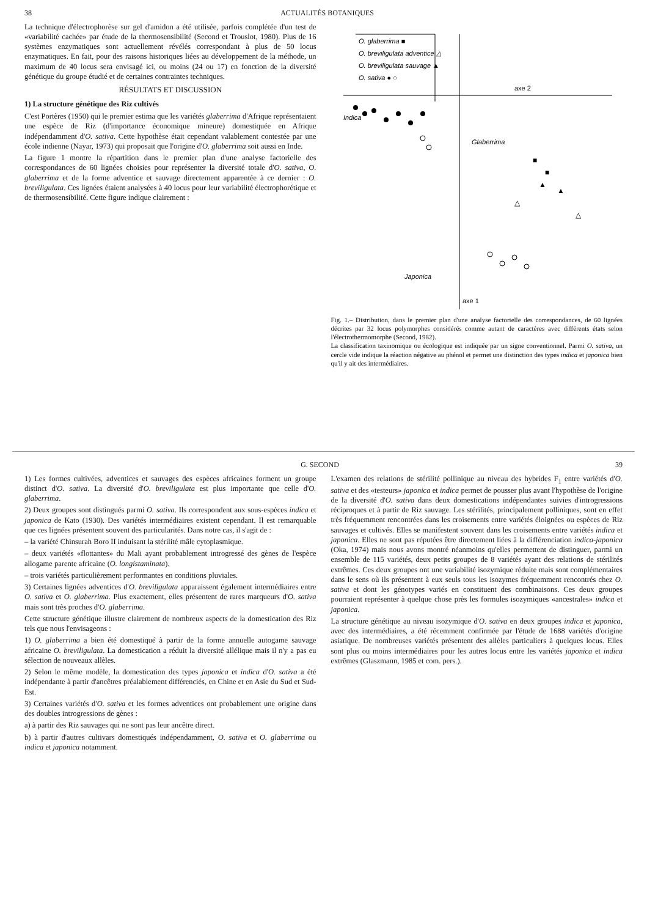38 ACTUALITÉS BOTANIQUES
La technique d'électrophorèse sur gel d'amidon a été utilisée, parfois complétée d'un test de «variabilité cachée» par étude de la thermosensibilité (Second et Trouslot, 1980). Plus de 16 systèmes enzymatiques sont actuellement révélés correspondant à plus de 50 locus enzymatiques. En fait, pour des raisons historiques liées au développement de la méthode, un maximum de 40 locus sera envisagé ici, ou moins (24 ou 17) en fonction de la diversité génétique du groupe étudié et de certaines contraintes techniques.
RÉSULTATS ET DISCUSSION
1) La structure génétique des Riz cultivés
C'est Portères (1950) qui le premier estima que les variétés glaberrima d'Afrique représentaient une espèce de Riz (d'importance économique mineure) domestiquée en Afrique indépendamment d'O. sativa. Cette hypothèse était cependant valablement contestée par une école indienne (Nayar, 1973) qui proposait que l'origine d'O. glaberrima soit aussi en Inde.
La figure 1 montre la répartition dans le premier plan d'une analyse factorielle des correspondances de 60 lignées choisies pour représenter la diversité totale d'O. sativa, O. glaberrima et de la forme adventice et sauvage directement apparentée à ce dernier : O. breviligulata. Ces lignées étaient analysées à 40 locus pour leur variabilité électrophorétique et de thermosensibilité. Cette figure indique clairement :
O. glaberrima ■
O. breviligulata adventice △
O. breviligulata sauvage ▲
O. sativa ● ○
axe 2
axe 1
Indica
Glaberrima
Japonica
■
■
▲
▲
△
△
Fig. 1.– Distribution, dans le premier plan d'une analyse factorielle des correspondances, de 60 lignées décrites par 32 locus polymorphes considérés comme autant de caractères avec différents états selon l'électrothermomorphe (Second, 1982).
La classification taxinomique ou écologique est indiquée par un signe conventionnel. Parmi O. sativa, un cercle vide indique la réaction négative au phénol et permet une distinction des types indica et japonica bien qu'il y ait des intermédiaires.
G. SECOND 39
1) Les formes cultivées, adventices et sauvages des espèces africaines forment un groupe distinct d'O. sativa. La diversité d'O. breviligulata est plus importante que celle d'O. glaberrima.
2) Deux groupes sont distingués parmi O. sativa. Ils correspondent aux sous-espèces indica et japonica de Kato (1930). Des variétés intermédiaires existent cependant. Il est remarquable que ces lignées présentent souvent des particularités. Dans notre cas, il s'agit de :
– la variété Chinsurah Boro II induisant la stérilité mâle cytoplasmique.
– deux variétés «flottantes» du Mali ayant probablement introgressé des gènes de l'espèce allogame parente africaine (O. longistaminata).
– trois variétés particulièrement performantes en conditions pluviales.
3) Certaines lignées adventices d'O. breviligulata apparaissent également intermédiaires entre O. sativa et O. glaberrima. Plus exactement, elles présentent de rares marqueurs d'O. sativa mais sont très proches d'O. glaberrima.
Cette structure génétique illustre clairement de nombreux aspects de la domestication des Riz tels que nous l'envisageons :
1) O. glaberrima a bien été domestiqué à partir de la forme annuelle autogame sauvage africaine O. breviligulata. La domestication a réduit la diversité allélique mais il n'y a pas eu sélection de nouveaux allèles.
2) Selon le même modèle, la domestication des types japonica et indica d'O. sativa a été indépendante à partir d'ancêtres préalablement différenciés, en Chine et en Asie du Sud et Sud-Est.
3) Certaines variétés d'O. sativa et les formes adventices ont probablement une origine dans des doubles introgressions de gènes :
a) à partir des Riz sauvages qui ne sont pas leur ancêtre direct.
b) à partir d'autres cultivars domestiqués indépendamment, O. sativa et O. glaberrima ou indica et japonica notamment.
L'examen des relations de stérilité pollinique au niveau des hybrides F<sub>1</sub> entre variétés d'O. sativa et des «testeurs» japonica et indica permet de pousser plus avant l'hypothèse de l'origine de la diversité d'O. sativa dans deux domestications indépendantes suivies d'introgressions réciproques et à partir de Riz sauvage. Les stérilités, principalement polliniques, sont en effet très fréquemment rencontrées dans les croisements entre variétés éloignées ou espèces de Riz sauvages et cultivés. Elles se manifestent souvent dans les croisements entre variétés indica et japonica. Elles ne sont pas réputées être directement liées à la différenciation indica-japonica (Oka, 1974) mais nous avons montré néanmoins qu'elles permettent de distinguer, parmi un ensemble de 115 variétés, deux petits groupes de 8 variétés ayant des relations de stérilités extrêmes. Ces deux groupes ont une variabilité isozymique réduite mais sont complémentaires dans le sens où ils présentent à eux seuls tous les isozymes fréquemment rencontrés chez O. sativa et dont les génotypes variés en constituent des combinaisons. Ces deux groupes pourraient représenter à quelque chose près les formules isozymiques «ancestrales» indica et japonica.
La structure génétique au niveau isozymique d'O. sativa en deux groupes indica et japonica, avec des intermédiaires, a été récemment confirmée par l'étude de 1688 variétés d'origine asiatique. De nombreuses variétés présentent des allèles particuliers à quelques locus. Elles sont plus ou moins intermédiaires pour les autres locus entre les variétés japonica et indica extrêmes (Glaszmann, 1985 et com. pers.).